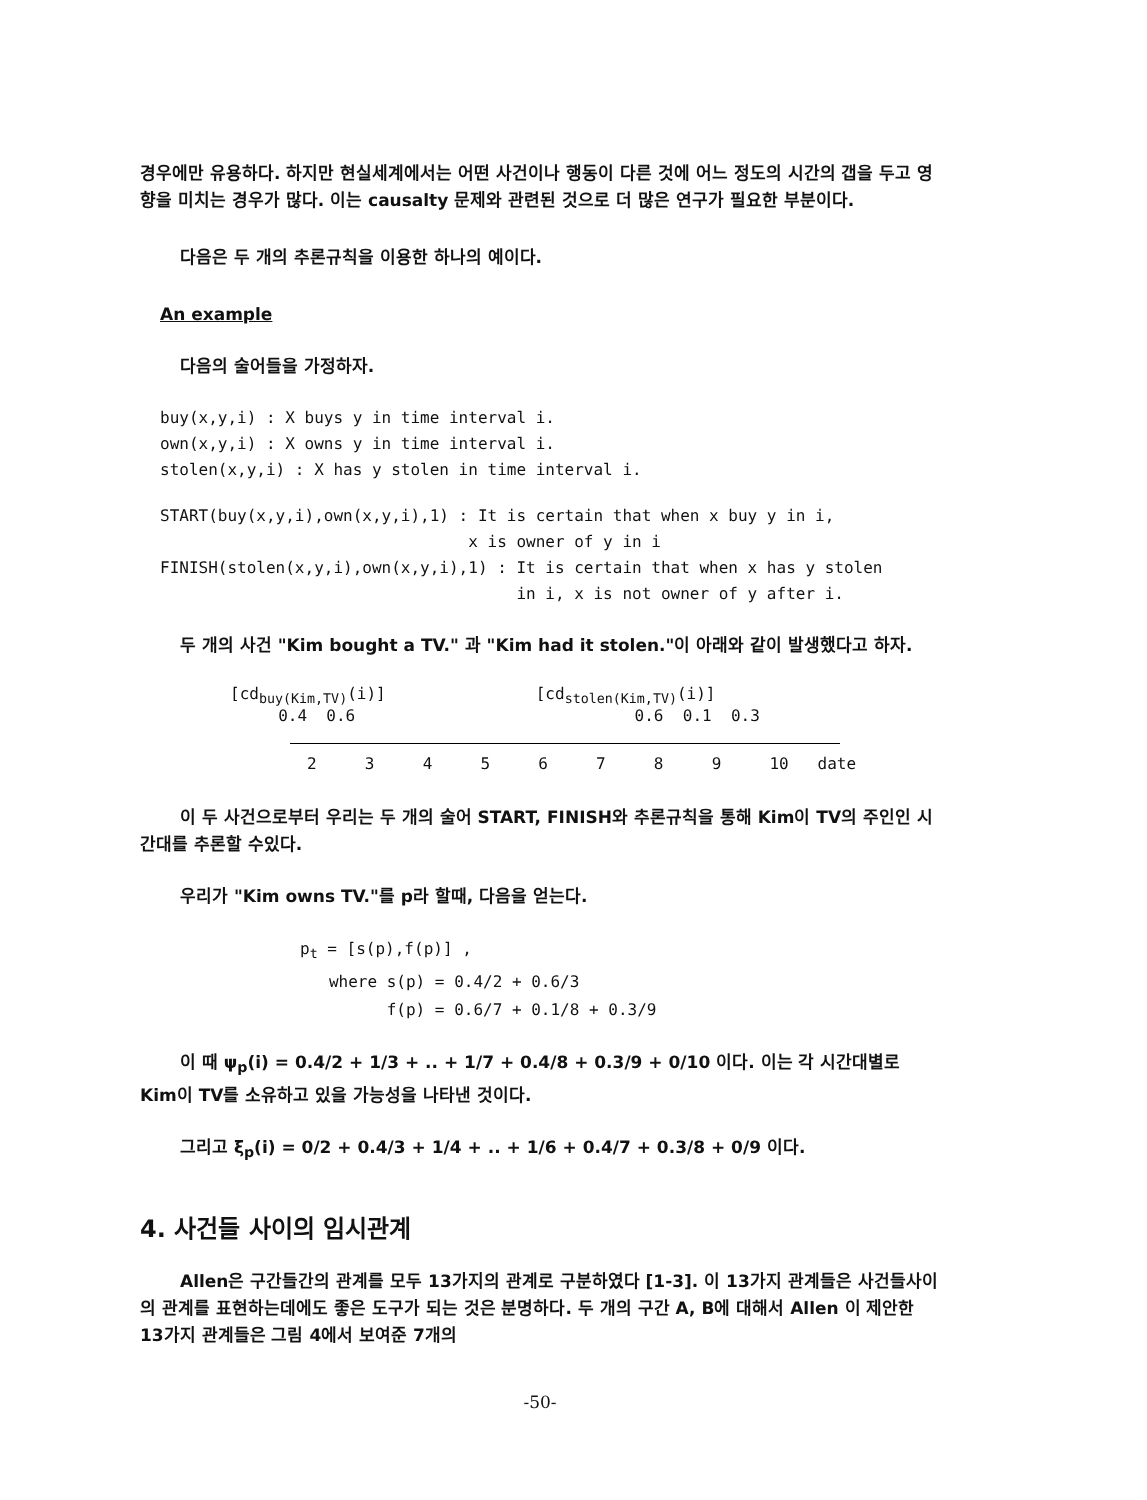경우에만 유용하다. 하지만 현실세계에서는 어떤 사건이나 행동이 다른 것에 어느 정도의 시간의 갭을 두고 영향을 미치는 경우가 많다. 이는 causalty 문제와 관련된 것으로 더 많은 연구가 필요한 부분이다.
다음은 두 개의 추론규칙을 이용한 하나의 예이다.
An example
다음의 술어들을 가정하자.
buy(x,y,i) : X buys y in time interval i.
own(x,y,i) : X owns y in time interval i.
stolen(x,y,i) : X has y stolen in time interval i.
START(buy(x,y,i),own(x,y,i),1) : It is certain that when x buy y in i, x is owner of y in i FINISH(stolen(x,y,i),own(x,y,i),1) : It is certain that when x has y stolen in i, x is not owner of y after i.
두 개의 사건 "Kim bought a TV." 과 "Kim had it stolen."이 아래와 같이 발생했다고 하자.
[cd<sub>buy(Kim,TV)</sub>(i)] [cd<sub>stolen(Kim,TV)</sub>(i)]
0.4 0.6 0.6 0.1 0.3
2 3 4 5 6 7 8 9 10 date
이 두 사건으로부터 우리는 두 개의 술어 START, FINISH와 추론규칙을 통해 Kim이 TV의 주인인 시간대를 추론할 수있다.
우리가 "Kim owns TV."를 p라 할때, 다음을 얻는다.
p<sub>t</sub> = [s(p),f(p)] , where s(p) = 0.4/2 + 0.6/3 f(p) = 0.6/7 + 0.1/8 + 0.3/9
이 때 ψ<sub>p</sub>(i) = 0.4/2 + 1/3 + .. + 1/7 + 0.4/8 + 0.3/9 + 0/10 이다. 이는 각 시간대별로 Kim이 TV를 소유하고 있을 가능성을 나타낸 것이다.
그리고 ξ<sub>p</sub>(i) = 0/2 + 0.4/3 + 1/4 + .. + 1/6 + 0.4/7 + 0.3/8 + 0/9 이다.
4. 사건들 사이의 임시관계
Allen은 구간들간의 관계를 모두 13가지의 관계로 구분하였다 [1-3]. 이 13가지 관계들은 사건들사이의 관계를 표현하는데에도 좋은 도구가 되는 것은 분명하다. 두 개의 구간 A, B에 대해서 Allen 이 제안한 13가지 관계들은 그림 4에서 보여준 7개의
-50-